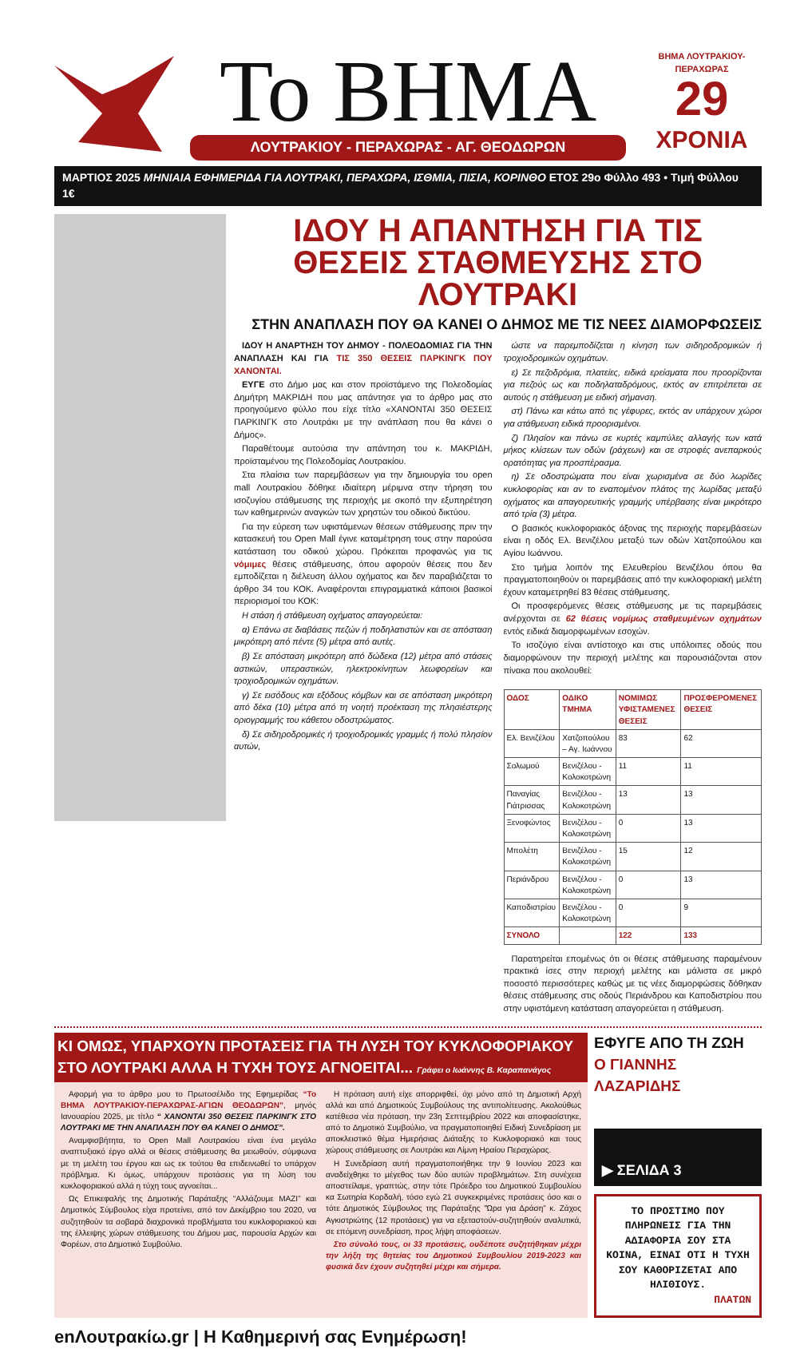Το ΒΗΜΑ
ΛΟΥΤΡΑΚΙΟΥ - ΠΕΡΑΧΩΡΑΣ - ΑΓ. ΘΕΟΔΩΡΩΝ
ΒΗΜΑ ΛΟΥΤΡΑΚΙΟΥ-ΠΕΡΑΧΩΡΑΣ
29
ΧΡΟΝΙΑ
ΜΑΡΤΙΟΣ 2025 ΜΗΝΙΑΙΑ ΕΦΗΜΕΡΙΔΑ ΓΙΑ ΛΟΥΤΡΑΚΙ, ΠΕΡΑΧΩΡΑ, ΙΣΘΜΙΑ, ΠΙΣΙΑ, ΚΟΡΙΝΘΟ ΕΤΟΣ 29ο Φύλλο 493 • Τιμή Φύλλου 1€
ΙΔΟΥ Η ΑΠΑΝΤΗΣΗ ΓΙΑ ΤΙΣ ΘΕΣΕΙΣ ΣΤΑΘΜΕΥΣΗΣ ΣΤΟ ΛΟΥΤΡΑΚΙ
ΣΤΗΝ ΑΝΑΠΛΑΣΗ ΠΟΥ ΘΑ ΚΑΝΕΙ Ο ΔΗΜΟΣ ΜΕ ΤΙΣ ΝΕΕΣ ΔΙΑΜΟΡΦΩΣΕΙΣ
ΙΔΟΥ Η ΑΝΑΡΤΗΣΗ ΤΟΥ ΔΗΜΟΥ - ΠΟΛΕΟΔΟΜΙΑΣ ΓΙΑ ΤΗΝ ΑΝΑΠΛΑΣΗ ΚΑΙ ΓΙΑ ΤΙΣ 350 ΘΕΣΕΙΣ ΠΑΡΚΙΝΓΚ ΠΟΥ ΧΑΝΟΝΤΑΙ.
ΕΥΓΕ στο Δήμο μας και στον προϊστάμενο της Πολεοδομίας Δημήτρη ΜΑΚΡΙΔΗ που μας απάντησε για το άρθρο μας στο προηγούμενο φύλλο που είχε τίτλο «ΧΑΝΟΝΤΑΙ 350 ΘΕΣΕΙΣ ΠΑΡΚΙΝΓΚ στο Λουτράκι με την ανάπλαση που θα κάνει ο Δήμος».
Παραθέτουμε αυτούσια την απάντηση του κ. ΜΑΚΡΙΔΗ, προϊσταμένου της Πολεοδομίας Λουτρακίου.
Στα πλαίσια των παρεμβάσεων για την δημιουργία του open mall Λουτρακίου δόθηκε ιδιαίτερη μέριμνα στην τήρηση του ισοζυγίου στάθμευσης της περιοχής με σκοπό την εξυπηρέτηση των καθημερινών αναγκών των χρηστών του οδικού δικτύου.
Για την εύρεση των υφιστάμενων θέσεων στάθμευσης πριν την κατασκευή του Open Mall έγινε καταμέτρηση τους στην παρούσα κατάσταση του οδικού χώρου. Πρόκειται προφανώς για τις νόμιμες θέσεις στάθμευσης, όπου αφορούν θέσεις που δεν εμποδίζεται η διέλευση άλλου οχήματος και δεν παραβιάζεται το άρθρο 34 του ΚΟΚ. Αναφέρονται επιγραμματικά κάποιοι βασικοί περιορισμοί του ΚΟΚ:
Η στάση ή στάθμευση οχήματος απαγορεύεται:
α) Επάνω σε διαβάσεις πεζών ή ποδηλατιστών και σε απόσταση μικρότερη από πέντε (5) μέτρα από αυτές.
β) Σε απόσταση μικρότερη από δώδεκα (12) μέτρα από στάσεις αστικών, υπεραστικών, ηλεκτροκίνητων λεωφορείων και τροχιοδρομικών οχημάτων.
γ) Σε εισόδους και εξόδους κόμβων και σε απόσταση μικρότερη από δέκα (10) μέτρα από τη νοητή προέκταση της πλησιέστερης οριογραμμής του κάθετου οδοστρώματος.
δ) Σε σιδηροδρομικές ή τροχιοδρομικές γραμμές ή πολύ πλησίον αυτών,
ώστε να παρεμποδίζεται η κίνηση των σιδηροδρομικών ή τροχιοδρομικών οχημάτων.
ε) Σε πεζοδρόμια, πλατείες, ειδικά ερείσματα που προορίζονται για πεζούς ως και ποδηλαταδρόμους, εκτός αν επιτρέπεται σε αυτούς η στάθμευση με ειδική σήμανση.
στ) Πάνω και κάτω από τις γέφυρες, εκτός αν υπάρχουν χώροι για στάθμευση ειδικά προορισμένοι.
ζ) Πλησίον και πάνω σε κυρτές καμπύλες αλλαγής των κατά μήκος κλίσεων των οδών (ράχεων) και σε στροφές ανεπαρκούς ορατότητας για προσπέρασμα.
η) Σε οδοστρώματα που είναι χωρισμένα σε δύο λωρίδες κυκλοφορίας και αν το εναπομένον πλάτος της λωρίδας μεταξύ οχήματος και απαγορευτικής γραμμής υπέρβασης είναι μικρότερο από τρία (3) μέτρα.
Ο βασικός κυκλοφοριακός άξονας της περιοχής παρεμβάσεων είναι η οδός Ελ. Βενιζέλου μεταξύ των οδών Χατζοπούλου και Αγίου Ιωάννου.
Στο τμήμα λοιπόν της Ελευθερίου Βενιζέλου όπου θα πραγματοποιηθούν οι παρεμβάσεις από την κυκλοφοριακή μελέτη έχουν καταμετρηθεί 83 θέσεις στάθμευσης.
Οι προσφερόμενες θέσεις στάθμευσης με τις παρεμβάσεις ανέρχονται σε 62 θέσεις νομίμως σταθμευμένων οχημάτων εντός ειδικά διαμορφωμένων εσοχών.
Το ισοζύγιο είναι αντίστοιχο και στις υπόλοιπες οδούς που διαμορφώνουν την περιοχή μελέτης και παρουσιάζονται στον πίνακα που ακολουθεί:
| ΟΔΟΣ | ΟΔΙΚΟ ΤΜΗΜΑ | ΝΟΜΙΜΩΣ ΥΦΙΣΤΑΜΕΝΕΣ ΘΕΣΕΙΣ | ΠΡΟΣΦΕΡΟΜΕΝΕΣ ΘΕΣΕΙΣ |
| --- | --- | --- | --- |
| Ελ. Βενιζέλου | Χατζοπούλου – Αγ. Ιωάννου | 83 | 62 |
| Σολωμού | Βενιζέλου - Κολοκοτρώνη | 11 | 11 |
| Παναγίας Γιάτρισσας | Βενιζέλου - Κολοκοτρώνη | 13 | 13 |
| Ξενοφώντος | Βενιζέλου - Κολοκοτρώνη | 0 | 13 |
| Μπολέτη | Βενιζέλου - Κολοκοτρώνη | 15 | 12 |
| Περιάνδρου | Βενιζέλου - Κολοκοτρώνη | 0 | 13 |
| Καποδιστρίου | Βενιζέλου - Κολοκοτρώνη | 0 | 9 |
| ΣΥΝΟΛΟ | | 122 | 133 |
Παρατηρείται επομένως ότι οι θέσεις στάθμευσης παραμένουν πρακτικά ίσες στην περιοχή μελέτης και μάλιστα σε μικρό ποσοστό περισσότερες καθώς με τις νέες διαμορφώσεις δόθηκαν θέσεις στάθμευσης στις οδούς Περιάνδρου και Καποδιστρίου που στην υφιστάμενη κατάσταση απαγορεύεται η στάθμευση.
ΚΙ ΟΜΩΣ, ΥΠΑΡΧΟΥΝ ΠΡΟΤΑΣΕΙΣ ΓΙΑ ΤΗ ΛΥΣΗ ΤΟΥ ΚΥΚΛΟΦΟΡΙΑΚΟΥ ΣΤΟ ΛΟΥΤΡΑΚΙ ΑΛΛΑ Η ΤΥΧΗ ΤΟΥΣ ΑΓΝΟΕΙΤΑΙ... Γράφει ο Ιωάννης Β. Καραπανάγος
Αφορμή για το άρθρο μου το Πρωτοσέλιδο της Εφημερίδας “Το ΒΗΜΑ ΛΟΥΤΡΑΚΙΟΥ-ΠΕΡΑΧΩΡΑΣ-ΑΓΙΩΝ ΘΕΟΔΩΡΩΝ”, μηνός Ιανουαρίου 2025, με τίτλο “ ΧΑΝΟΝΤΑΙ 350 ΘΕΣΕΙΣ ΠΑΡΚΙΝΓΚ ΣΤΟ ΛΟΥΤΡΑΚΙ ΜΕ ΤΗΝ ΑΝΑΠΛΑΣΗ ΠΟΥ ΘΑ ΚΑΝΕΙ Ο ΔΗΜΟΣ”.
Αναμφισβήτητα, το Open Mall Λουτρακίου είναι ένα μεγάλο αναπτυξιακό έργο αλλά οι θέσεις στάθμευσης θα μειωθούν, σύμφωνα με τη μελέτη του έργου και ως εκ τούτου θα επιδεινωθεί το υπάρχον πρόβλημα. Κι όμως, υπάρχουν προτάσεις για τη λύση του κυκλοφοριακού αλλά η τύχη τους αγνοείται...
Ως Επικεφαλής της Δημοτικής Παράταξης “Αλλάζουμε ΜΑΖΙ” και Δημοτικός Σύμβουλος είχα προτείνει, από τον Δεκέμβριο του 2020, να συζητηθούν τα σοβαρά διαχρονικά προβλήματα του κυκλοφοριακού και της έλλειψης χώρων στάθμευσης του Δήμου μας, παρουσία Αρχών και Φορέων, στο Δημοτικό Συμβούλιο.
Η πρόταση αυτή είχε απορριφθεί, όχι μόνο από τη Δημοτική Αρχή αλλά και από Δημοτικούς Συμβούλους της αντιπολίτευσης. Ακολούθως κατέθεσα νέα πρόταση, την 23η Σεπτεμβρίου 2022 και αποφασίστηκε, από το Δημοτικό Συμβούλιο, να πραγματοποιηθεί Ειδική Συνεδρίαση με αποκλειστικό θέμα Ημερήσιας Διάταξης το Κυκλοφοριακό και τους χώρους στάθμευσης σε Λουτράκι και Λίμνη Ηραίου Περαχώρας.
Η Συνεδρίαση αυτή πραγματοποιήθηκε την 9 Ιουνίου 2023 και αναδείχθηκε το μέγεθος των δύο αυτών προβλημάτων. Στη συνέχεια αποστείλαμε, γραπτώς, στην τότε Πρόεδρο του Δημοτικού Συμβουλίου κα Σωτηρία Κορδαλή, τόσο εγώ 21 συγκεκριμένες προτάσεις όσο και ο τότε Δημοτικός Σύμβουλος της Παράταξης ”Ώρα για Δράση” κ. Ζάχος Αγκιστριώτης (12 προτάσεις) για να εξεταστούν-συζητηθούν αναλυτικά, σε επόμενη συνεδρίαση, προς λήψη αποφάσεων.
Στο σύνολό τους, οι 33 προτάσεις, ουδέποτε συζητήθηκαν μέχρι την λήξη της θητείας του Δημοτικού Συμβουλίου 2019-2023 και φυσικά δεν έχουν συζητηθεί μέχρι και σήμερα.
ΕΦΥΓΕ ΑΠΟ ΤΗ ΖΩΗ
Ο ΓΙΑΝΝΗΣ ΛΑΖΑΡΙΔΗΣ
▶ ΣΕΛΙΔΑ 3
ΤΟ ΠΡΟΣΤΙΜΟ ΠΟΥ ΠΛΗΡΩΝΕΙΣ ΓΙΑ ΤΗΝ ΑΔΙΑΦΟΡΙΑ ΣΟΥ ΣΤΑ ΚΟΙΝΑ, ΕΙΝΑΙ ΟΤΙ Η ΤΥΧΗ ΣΟΥ ΚΑΘΟΡΙΖΕΤΑΙ ΑΠΟ ΗΛΙΘΙΟΥΣ.
ΠΛΑΤΩΝ
enΛουτρακίω.gr | Η Καθημερινή σας Ενημέρωση!